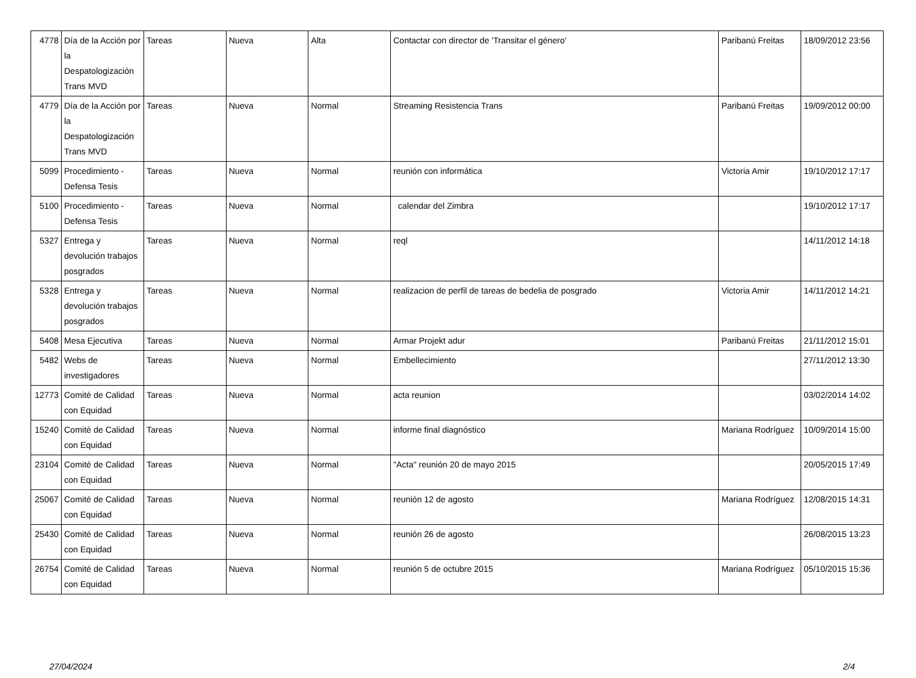| 4778 | Día de la Acción por la Despatologización Trans MVD | Tareas | Nueva | Alta | Contactar con director de 'Transitar el género' | Paribanú Freitas | 18/09/2012 23:56 |
| 4779 | Día de la Acción por la Despatologización Trans MVD | Tareas | Nueva | Normal | Streaming Resistencia Trans | Paribanú Freitas | 19/09/2012 00:00 |
| 5099 | Procedimiento - Defensa Tesis | Tareas | Nueva | Normal | reunión con informática | Victoria Amir | 19/10/2012 17:17 |
| 5100 | Procedimiento - Defensa Tesis | Tareas | Nueva | Normal | calendar del Zimbra | | 19/10/2012 17:17 |
| 5327 | Entrega y devolución trabajos posgrados | Tareas | Nueva | Normal | reql | | 14/11/2012 14:18 |
| 5328 | Entrega y devolución trabajos posgrados | Tareas | Nueva | Normal | realizacion de perfil de tareas de bedelia de posgrado | Victoria Amir | 14/11/2012 14:21 |
| 5408 | Mesa Ejecutiva | Tareas | Nueva | Normal | Armar Projekt adur | Paribanú Freitas | 21/11/2012 15:01 |
| 5482 | Webs de investigadores | Tareas | Nueva | Normal | Embellecimiento | | 27/11/2012 13:30 |
| 12773 | Comité de Calidad con Equidad | Tareas | Nueva | Normal | acta reunion | | 03/02/2014 14:02 |
| 15240 | Comité de Calidad con Equidad | Tareas | Nueva | Normal | informe final diagnóstico | Mariana Rodríguez | 10/09/2014 15:00 |
| 23104 | Comité de Calidad con Equidad | Tareas | Nueva | Normal | "Acta" reunión 20 de mayo 2015 | | 20/05/2015 17:49 |
| 25067 | Comité de Calidad con Equidad | Tareas | Nueva | Normal | reunión 12 de agosto | Mariana Rodríguez | 12/08/2015 14:31 |
| 25430 | Comité de Calidad con Equidad | Tareas | Nueva | Normal | reunión 26 de agosto | | 26/08/2015 13:23 |
| 26754 | Comité de Calidad con Equidad | Tareas | Nueva | Normal | reunión 5 de octubre 2015 | Mariana Rodríguez | 05/10/2015 15:36 |
27/04/2024 2/4